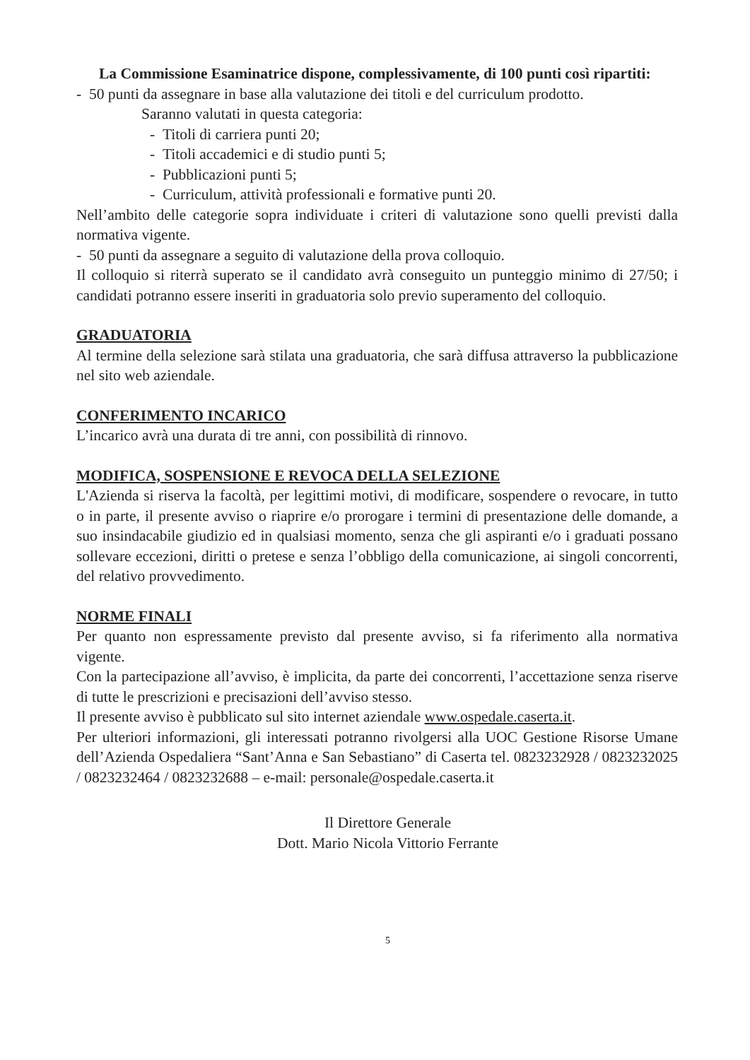La Commissione Esaminatrice dispone, complessivamente, di 100 punti così ripartiti:
- 50 punti da assegnare in base alla valutazione dei titoli e del curriculum prodotto.
Saranno valutati in questa categoria:
- Titoli di carriera punti 20;
- Titoli accademici e di studio punti 5;
- Pubblicazioni punti 5;
- Curriculum, attività professionali e formative punti 20.
Nell’ambito delle categorie sopra individuate i criteri di valutazione sono quelli previsti dalla normativa vigente.
- 50 punti da assegnare a seguito di valutazione della prova colloquio.
Il colloquio si riterrà superato se il candidato avrà conseguito un punteggio minimo di 27/50; i candidati potranno essere inseriti in graduatoria solo previo superamento del colloquio.
GRADUATORIA
Al termine della selezione sarà stilata una graduatoria, che sarà diffusa attraverso la pubblicazione nel sito web aziendale.
CONFERIMENTO INCARICO
L’incarico avrà una durata di tre anni, con possibilità di rinnovo.
MODIFICA, SOSPENSIONE E REVOCA DELLA SELEZIONE
L'Azienda si riserva la facoltà, per legittimi motivi, di modificare, sospendere o revocare, in tutto o in parte, il presente avviso o riaprire e/o prorogare i termini di presentazione delle domande, a suo insindacabile giudizio ed in qualsiasi momento, senza che gli aspiranti e/o i graduati possano sollevare eccezioni, diritti o pretese e senza l’obbligo della comunicazione, ai singoli concorrenti, del relativo provvedimento.
NORME FINALI
Per quanto non espressamente previsto dal presente avviso, si fa riferimento alla normativa vigente.
Con la partecipazione all’avviso, è implicita, da parte dei concorrenti, l’accettazione senza riserve di tutte le prescrizioni e precisazioni dell’avviso stesso.
Il presente avviso è pubblicato sul sito internet aziendale www.ospedale.caserta.it.
Per ulteriori informazioni, gli interessati potranno rivolgersi alla UOC Gestione Risorse Umane dell’Azienda Ospedaliera “Sant’Anna e San Sebastiano” di Caserta tel. 0823232928 / 0823232025 / 0823232464 / 0823232688 – e-mail: personale@ospedale.caserta.it
Il Direttore Generale
Dott. Mario Nicola Vittorio Ferrante
5